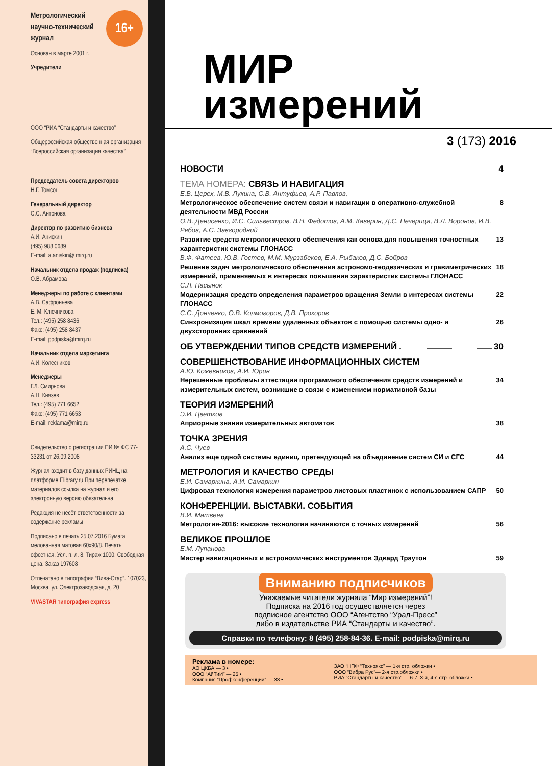16+
Метрологический научно-технический журнал
Основан в марте 2001 г.
Учредители
ООО “РИА “Стандарты и качество”
Общероссийская общественная организация “Всероссийская организация качества”
Председатель совета директоров
Н.Г. Томсон
Генеральный директор
С.С. Антонова
Директор по развитию бизнеса
А.И. Анискин
(495) 988 0689
E-mail: a.aniskin@ mirq.ru
Начальник отдела продаж (подписка)
О.В. Абрамова
Менеджеры по работе с клиентами
А.В. Сафроньева
Е. М. Ключникова
Тел.: (495) 258 8436
Факс: (495) 258 8437
E-mail: podpiska@mirq.ru
Начальник отдела маркетинга
А.И. Колесников
Менеджеры
Г.Л. Смирнова
А.Н. Князев
Тел.: (495) 771 6652
Факс: (495) 771 6653
E-mail: reklama@mirq.ru
Свидетельство о регистрации ПИ № ФС 77-33231 от 26.09.2008
Журнал входит в базу данных РИНЦ на платформе Elibrary.ru При перепечатке материалов ссылка на журнал и его электронную версию обязательна
Редакция не несёт ответственности за содержание рекламы
Подписано в печать 25.07.2016 Бумага мелованная матовая 60х90/8. Печать офсетная. Усл. п. л. 8. Тираж 1000. Свободная цена. Заказ 197608
Отпечатано в типографии “Вива-Стар”. 107023, Москва, ул. Электрозаводская, д. 20
VIVASTAR типография express
МИР
измерений
3 (173) 2016
НОВОСТИ 4
ТЕМА НОМЕРА: СВЯЗЬ И НАВИГАЦИЯ
Е.В. Церех, М.В. Лукина, С.В. Антуфьев, А.Р. Павлов,
Метрологическое обеспечение систем связи и навигации в оперативно-служебной деятельности МВД России 8
О.В. Денисенко, И.С. Сильвестров, В.Н. Федотов, А.М. Каверин, Д.С. Печерица, В.Л. Воронов, И.В. Рябов, А.С. Завгородний
Развитие средств метрологического обеспечения как основа для повышения точностных характеристик системы ГЛОНАСС 13
В.Ф. Фатеев, Ю.В. Гостев, М.М. Мурзабеков, Е.А. Рыбаков, Д.С. Бобров
Решение задач метрологического обеспечения астрономо-геодезических и гравиметрических измерений, применяемых в интересах повышения характеристик системы ГЛОНАСС 18
С.Л. Пасынок
Модернизация средств определения параметров вращения Земли в интересах системы ГЛОНАСС 22
С.С. Донченко, О.В. Колмогоров, Д.В. Прохоров
Синхронизация шкал времени удаленных объектов с помощью системы одно- и двухсторонних сравнений 26
ОБ УТВЕРЖДЕНИИ ТИПОВ СРЕДСТВ ИЗМЕРЕНИЙ 30
СОВЕРШЕНСТВОВАНИЕ ИНФОРМАЦИОННЫХ СИСТЕМ
А.Ю. Кожевников, А.И. Юрин
Нерешенные проблемы аттестации программного обеспечения средств измерений и измерительных систем, возникшие в связи с изменением нормативной базы 34
ТЕОРИЯ ИЗМЕРЕНИЙ
Э.И. Цветков
Априорные знания измерительных автоматов 38
ТОЧКА ЗРЕНИЯ
А.С. Чуев
Анализ еще одной системы единиц, претендующей на объединение систем СИ и СГС 44
МЕТРОЛОГИЯ И КАЧЕСТВО СРЕДЫ
Е.И. Самаркина, А.И. Самаркин
Цифровая технология измерения параметров листовых пластинок с использованием САПР 50
КОНФЕРЕНЦИИ. ВЫСТАВКИ. СОБЫТИЯ
В.И. Матвеев
Метрология-2016: высокие технологии начинаются с точных измерений 56
ВЕЛИКОЕ ПРОШЛОЕ
Е.М. Лупанова
Мастер навигационных и астрономических инструментов Эдвард Траутон 59
Вниманию подписчиков
Уважаемые читатели журнала “Мир измерений”!
Подписка на 2016 год осуществляется через
подписное агентство ООО “Агентство “Урал-Пресс”
либо в издательстве РИА “Стандарты и качество”.
Справки по телефону: 8 (495) 258-84-36. E-mail: podpiska@mirq.ru
Реклама в номере:
АО ЦКБА — 3 •
ООО “АйТиИ” — 25 •
Компания “Профконференции” — 33 •
ЗАО “НПФ “Техноякс” — 1-я стр. обложки •
ООО “Вибра Рус”— 2-я стр.обложки •
РИА “Стандарты и качество” — 6-7, 3-я, 4-я стр. обложки •